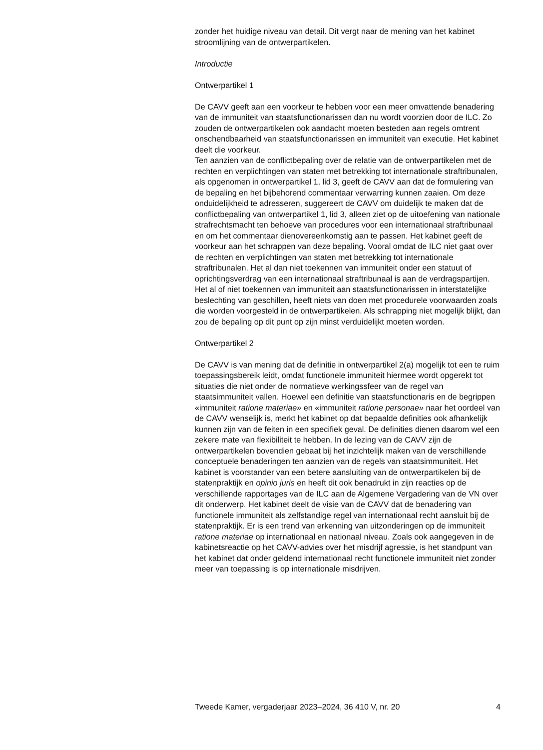zonder het huidige niveau van detail. Dit vergt naar de mening van het kabinet stroomlijning van de ontwerpartikelen.
Introductie
Ontwerpartikel 1
De CAVV geeft aan een voorkeur te hebben voor een meer omvattende benadering van de immuniteit van staatsfunctionarissen dan nu wordt voorzien door de ILC. Zo zouden de ontwerpartikelen ook aandacht moeten besteden aan regels omtrent onschendbaarheid van staatsfunctio­narissen en immuniteit van executie. Het kabinet deelt die voorkeur.
Ten aanzien van de conflictbepaling over de relatie van de ontwerparti­kelen met de rechten en verplichtingen van staten met betrekking tot internationale straftribunalen, als opgenomen in ontwerpartikel 1, lid 3, geeft de CAVV aan dat de formulering van de bepaling en het bijbehorend commentaar verwarring kunnen zaaien. Om deze onduidelijkheid te adresseren, suggereert de CAVV om duidelijk te maken dat de conflictbe­paling van ontwerpartikel 1, lid 3, alleen ziet op de uitoefening van nationale strafrechtsmacht ten behoeve van procedures voor een internationaal straftribunaal en om het commentaar dienovereenkomstig aan te passen. Het kabinet geeft de voorkeur aan het schrappen van deze bepaling. Vooral omdat de ILC niet gaat over de rechten en verplichtingen van staten met betrekking tot internationale straftribunalen. Het al dan niet toekennen van immuniteit onder een statuut of oprichtingsverdrag van een internationaal straftribunaal is aan de verdragspartijen. Het al of niet toekennen van immuniteit aan staatsfunctionarissen in interstatelijke beslechting van geschillen, heeft niets van doen met procedurele voorwaarden zoals die worden voorgesteld in de ontwerpartikelen. Als schrapping niet mogelijk blijkt, dan zou de bepaling op dit punt op zijn minst verduidelijkt moeten worden.
Ontwerpartikel 2
De CAVV is van mening dat de definitie in ontwerpartikel 2(a) mogelijk tot een te ruim toepassingsbereik leidt, omdat functionele immuniteit hiermee wordt opgerekt tot situaties die niet onder de normatieve werkingssfeer van de regel van staatsimmuniteit vallen. Hoewel een definitie van staatsfunctionaris en de begrippen «immuniteit ratione materiae» en «immuniteit ratione personae» naar het oordeel van de CAVV wenselijk is, merkt het kabinet op dat bepaalde definities ook afhankelijk kunnen zijn van de feiten in een specifiek geval. De definities dienen daarom wel een zekere mate van flexibiliteit te hebben. In de lezing van de CAVV zijn de ontwerpartikelen bovendien gebaat bij het inzichtelijk maken van de verschillende conceptuele benaderingen ten aanzien van de regels van staatsimmuniteit. Het kabinet is voorstander van een betere aansluiting van de ontwerpartikelen bij de statenpraktijk en opinio juris en heeft dit ook benadrukt in zijn reacties op de verschillende rapportages van de ILC aan de Algemene Vergadering van de VN over dit onderwerp. Het kabinet deelt de visie van de CAVV dat de benadering van functionele immuniteit als zelfstandige regel van internationaal recht aansluit bij de statenpraktijk. Er is een trend van erkenning van uitzonde­ringen op de immuniteit ratione materiae op internationaal en nationaal niveau. Zoals ook aangegeven in de kabinetsreactie op het CAVV-advies over het misdrijf agressie, is het standpunt van het kabinet dat onder geldend internationaal recht functionele immuniteit niet zonder meer van toepassing is op internationale misdrijven.
Tweede Kamer, vergaderjaar 2023–2024, 36 410 V, nr. 20 4